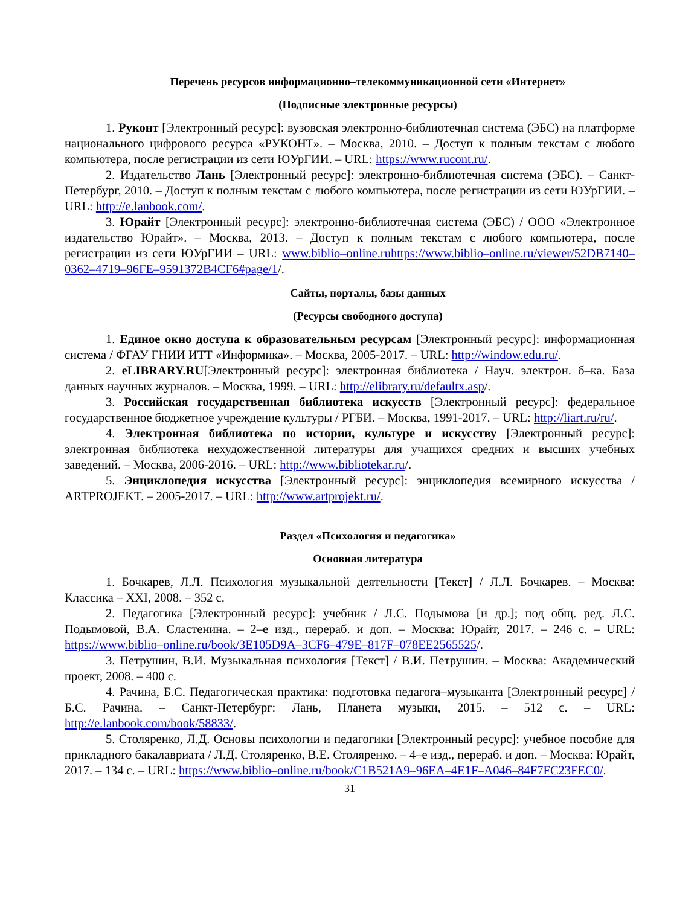Перечень ресурсов информационно–телекоммуникационной сети «Интернет»
(Подписные электронные ресурсы)
1. Руконт [Электронный ресурс]: вузовская электронно-библиотечная система (ЭБС) на платформе национального цифрового ресурса «РУКОНТ». – Москва, 2010. – Доступ к полным текстам с любого компьютера, после регистрации из сети ЮУрГИИ. – URL: https://www.rucont.ru/.
2. Издательство Лань [Электронный ресурс]: электронно-библиотечная система (ЭБС). – Санкт-Петербург, 2010. – Доступ к полным текстам с любого компьютера, после регистрации из сети ЮУрГИИ. – URL: http://e.lanbook.com/.
3. Юрайт [Электронный ресурс]: электронно-библиотечная система (ЭБС) / ООО «Электронное издательство Юрайт». – Москва, 2013. – Доступ к полным текстам с любого компьютера, после регистрации из сети ЮУрГИИ – URL: www.biblio–online.ruhttps://www.biblio–online.ru/viewer/52DB7140–0362–4719–96FE–9591372B4CF6#page/1/.
Сайты, порталы, базы данных
(Ресурсы свободного доступа)
1. Единое окно доступа к образовательным ресурсам [Электронный ресурс]: информационная система / ФГАУ ГНИИ ИТТ «Информика». – Москва, 2005-2017. – URL: http://window.edu.ru/.
2. eLIBRARY.RU[Электронный ресурс]: электронная библиотека / Науч. электрон. б–ка. База данных научных журналов. – Москва, 1999. – URL: http://elibrary.ru/defaultx.asp/.
3. Российская государственная библиотека искусств [Электронный ресурс]: федеральное государственное бюджетное учреждение культуры / РГБИ. – Москва, 1991-2017. – URL: http://liart.ru/ru/.
4. Электронная библиотека по истории, культуре и искусству [Электронный ресурс]: электронная библиотека нехудожественной литературы для учащихся средних и высших учебных заведений. – Москва, 2006-2016. – URL: http://www.bibliotekar.ru/.
5. Энциклопедия искусства [Электронный ресурс]: энциклопедия всемирного искусства / ARTPROJEKT. – 2005-2017. – URL: http://www.artprojekt.ru/.
Раздел «Психология и педагогика»
Основная литература
1. Бочкарев, Л.Л. Психология музыкальной деятельности [Текст] / Л.Л. Бочкарев. – Москва: Классика – XXI, 2008. – 352 с.
2. Педагогика [Электронный ресурс]: учебник / Л.С. Подымова [и др.]; под общ. ред. Л.С. Подымовой, В.А. Сластенина. – 2–е изд., перераб. и доп. – Москва: Юрайт, 2017. – 246 с. – URL: https://www.biblio–online.ru/book/3E105D9A–3CF6–479E–817F–078EE2565525/.
3. Петрушин, В.И. Музыкальная психология [Текст] / В.И. Петрушин. – Москва: Академический проект, 2008. – 400 с.
4. Рачина, Б.С. Педагогическая практика: подготовка педагога–музыканта [Электронный ресурс] / Б.С. Рачина. – Санкт-Петербург: Лань, Планета музыки, 2015. – 512 с. – URL: http://e.lanbook.com/book/58833/.
5. Столяренко, Л.Д. Основы психологии и педагогики [Электронный ресурс]: учебное пособие для прикладного бакалавриата / Л.Д. Столяренко, В.Е. Столяренко. – 4–е изд., перераб. и доп. – Москва: Юрайт, 2017. – 134 с. – URL: https://www.biblio–online.ru/book/C1B521A9–96EA–4E1F–A046–84F7FC23FEC0/.
31